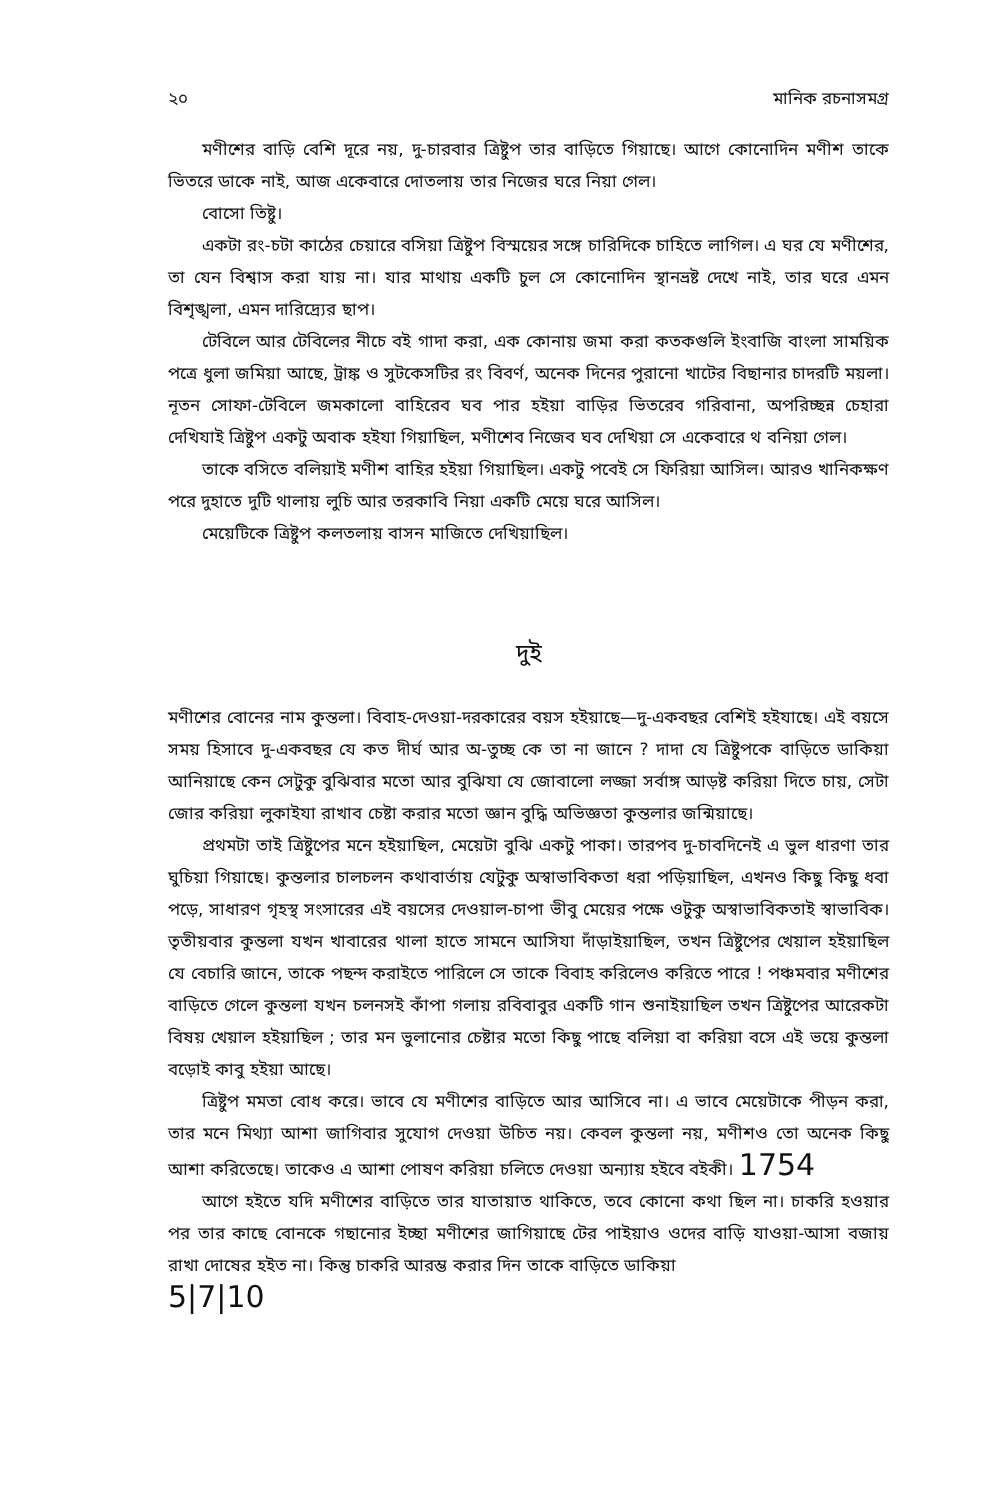২০ মানিক রচনাসমগ্র
মণীশের বাড়ি বেশি দূরে নয়, দু-চারবার ত্রিষ্টুপ তার বাড়িতে গিয়াছে। আগে কোনোদিন মণীশ তাকে ভিতরে ডাকে নাই, আজ একেবারে দোতলায় তার নিজের ঘরে নিয়া গেল।
বোসো তিষ্টু।
একটা রং-চটা কাঠের চেয়ারে বসিয়া ত্রিষ্টুপ বিস্ময়ের সঙ্গে চারিদিকে চাহিতে লাগিল। এ ঘর যে মণীশের, তা যেন বিশ্বাস করা যায় না। যার মাথায় একটি চুল সে কোনোদিন স্থানভ্রষ্ট দেখে নাই, তার ঘরে এমন বিশৃঙ্খলা, এমন দারিদ্র্যের ছাপ।
টেবিলে আর টেবিলের নীচে বই গাদা করা, এক কোনায় জমা করা কতকগুলি ইংবাজি বাংলা সাময়িক পত্রে ধুলা জমিয়া আছে, ট্রাঙ্ক ও সুটকেসটির রং বিবর্ণ, অনেক দিনের পুরানো খাটের বিছানার চাদরটি ময়লা। নূতন সোফা-টেবিলে জমকালো বাহিরেব ঘব পার হইয়া বাড়ির ভিতরেব গরিবানা, অপরিচ্ছন্ন চেহারা দেখিযাই ত্রিষ্টুপ একটু অবাক হইযা গিয়াছিল, মণীশেব নিজেব ঘব দেখিয়া সে একেবারে থ বনিয়া গেল।
তাকে বসিতে বলিয়াই মণীশ বাহির হইয়া গিয়াছিল। একটু পবেই সে ফিরিয়া আসিল। আরও খানিকক্ষণ পরে দুহাতে দুটি থালায় লুচি আর তরকাবি নিয়া একটি মেয়ে ঘরে আসিল।
মেয়েটিকে ত্রিষ্টুপ কলতলায় বাসন মাজিতে দেখিয়াছিল।
দুই
মণীশের বোনের নাম কুন্তলা। বিবাহ-দেওয়া-দরকারের বয়স হইয়াছে—দু-একবছর বেশিই হইযাছে। এই বয়সে সময় হিসাবে দু-একবছর যে কত দীর্ঘ আর অ-তুচ্ছ কে তা না জানে ? দাদা যে ত্রিষ্টুপকে বাড়িতে ডাকিয়া আনিয়াছে কেন সেটুকু বুঝিবার মতো আর বুঝিযা যে জোবালো লজ্জা সর্বাঙ্গ আড়ষ্ট করিয়া দিতে চায়, সেটা জোর করিয়া লুকাইযা রাখাব চেষ্টা করার মতো জ্ঞান বুদ্ধি অভিজ্ঞতা কুন্তলার জন্মিয়াছে।
প্রথমটা তাই ত্রিষ্টুপের মনে হইয়াছিল, মেয়েটা বুঝি একটু পাকা। তারপব দু-চাবদিনেই এ ভুল ধারণা তার ঘুচিয়া গিয়াছে। কুন্তলার চালচলন কথাবার্তায় যেটুকু অস্বাভাবিকতা ধরা পড়িয়াছিল, এখনও কিছু কিছু ধবা পড়ে, সাধারণ গৃহস্থ সংসারের এই বয়সের দেওয়াল-চাপা ভীবু মেয়ের পক্ষে ওটুকু অস্বাভাবিকতাই স্বাভাবিক। তৃতীয়বার কুন্তলা যখন খাবারের থালা হাতে সামনে আসিযা দাঁড়াইয়াছিল, তখন ত্রিষ্টুপের খেয়াল হইয়াছিল যে বেচারি জানে, তাকে পছন্দ করাইতে পারিলে সে তাকে বিবাহ করিলেও করিতে পারে ! পঞ্চমবার মণীশের বাড়িতে গেলে কুন্তলা যখন চলনসই কাঁপা গলায় রবিবাবুর একটি গান শুনাইয়াছিল তখন ত্রিষ্টুপের আরেকটা বিষয় খেয়াল হইয়াছিল ; তার মন ভুলানোর চেষ্টার মতো কিছু পাছে বলিয়া বা করিয়া বসে এই ভয়ে কুন্তলা বড়োই কাবু হইয়া আছে।
ত্রিষ্টুপ মমতা বোধ করে। ভাবে যে মণীশের বাড়িতে আর আসিবে না। এ ভাবে মেয়েটাকে পীড়ন করা, তার মনে মিথ্যা আশা জাগিবার সুযোগ দেওয়া উচিত নয়। কেবল কুন্তলা নয়, মণীশও তো অনেক কিছু আশা করিতেছে। তাকেও এ আশা পোষণ করিয়া চলিতে দেওয়া অন্যায় হইবে বইকী। 1754
আগে হইতে যদি মণীশের বাড়িতে তার যাতায়াত থাকিতে, তবে কোনো কথা ছিল না। চাকরি হওয়ার পর তার কাছে বোনকে গছানোর ইচ্ছা মণীশের জাগিয়াছে টের পাইয়াও ওদের বাড়ি যাওয়া-আসা বজায় রাখা দোষের হইত না। কিন্তু চাকরি আরম্ভ করার দিন তাকে বাড়িতে ডাকিয়া
5|7|10